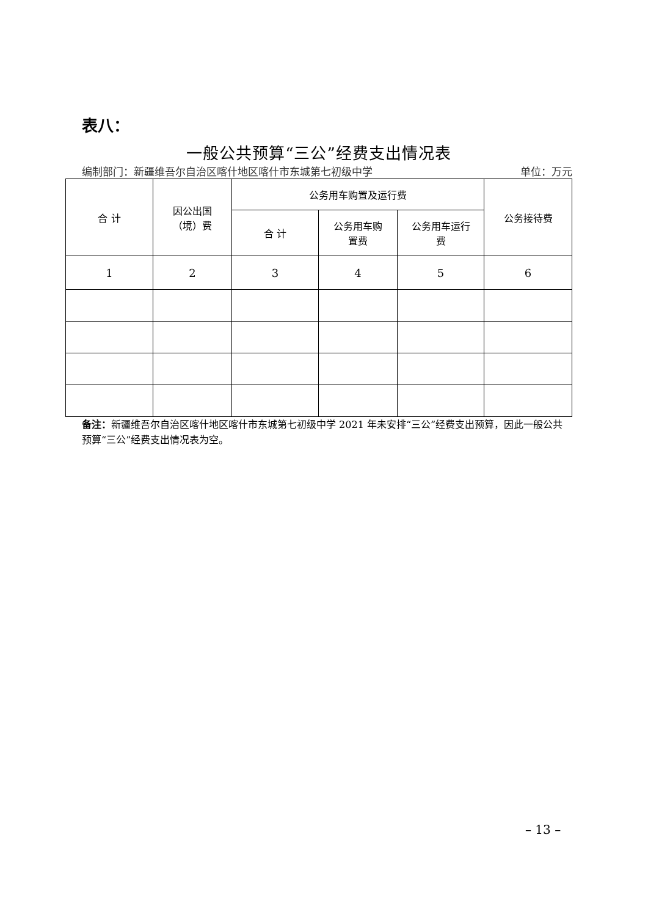表八：
一般公共预算“三公”经费支出情况表
编制部门：新疆维吾尔自治区喀什地区喀什市东城第七初级中学 单位：万元
| 合 计 | 因公出国 （境）费 | 公务用车购置及运行费 | | | 公务接待费 |
| --- | --- | --- | --- | --- | --- |
| | | 合 计 | 公务用车购 置费 | 公务用车运行 费 | |
| 1 | 2 | 3 | 4 | 5 | 6 |
备注：新疆维吾尔自治区喀什地区喀什市东城第七初级中学 2021 年未安排“三公”经费支出预算，因此一般公共预算“三公”经费支出情况表为空。
– 13 –